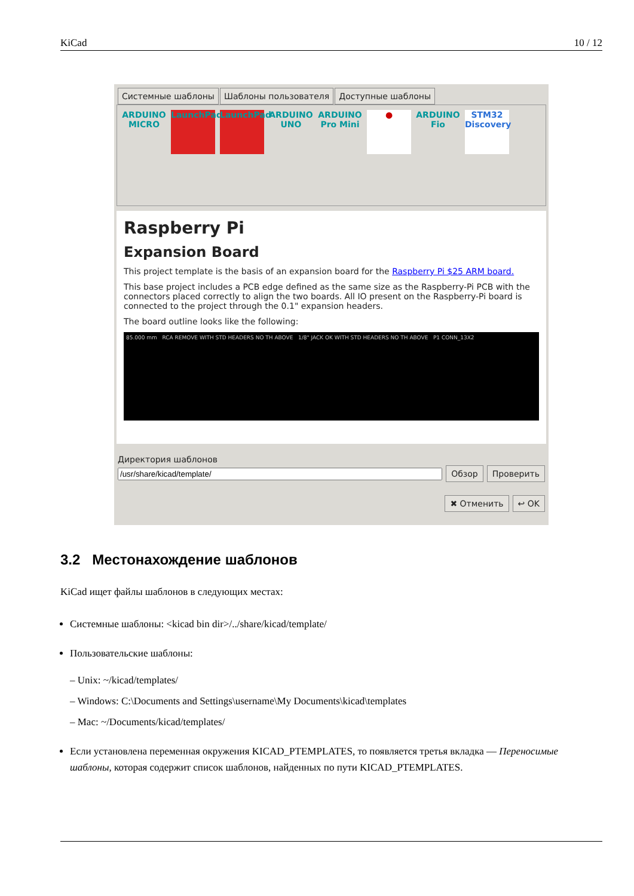KiCad 10 / 12
Системные шаблоны Шаблоны пользователя Доступные шаблоны
ARDUINO MICRO
LaunchPad
LaunchPad
ARDUINO UNO
ARDUINO Pro Mini
● ARDUINO Fio
STM32 Discovery
Raspberry Pi
Expansion Board
This project template is the basis of an expansion board for the Raspberry Pi $25 ARM board.
This base project includes a PCB edge defined as the same size as the Raspberry-Pi PCB with the connectors placed correctly to align the two boards. All IO present on the Raspberry-Pi board is connected to the project through the 0.1" expansion headers.
The board outline looks like the following:
85.000 mm RCA REMOVE WITH STD HEADERS NO TH ABOVE 1/8" JACK OK WITH STD HEADERS NO TH ABOVE P1 CONN_13X2
Директория шаблонов
Обзор Проверить
✖ Отменить ↩ OK
3.2 Местонахождение шаблонов
KiCad ищет файлы шаблонов в следующих местах:
Системные шаблоны: <kicad bin dir>/../share/kicad/template/
Пользовательские шаблоны:
– Unix: ~/kicad/templates/
– Windows: C:\Documents and Settings\username\My Documents\kicad\templates
– Mac: ~/Documents/kicad/templates/
Если установлена переменная окружения KICAD_PTEMPLATES, то появляется третья вкладка — Переносимые шаблоны, которая содержит список шаблонов, найденных по пути KICAD_PTEMPLATES.